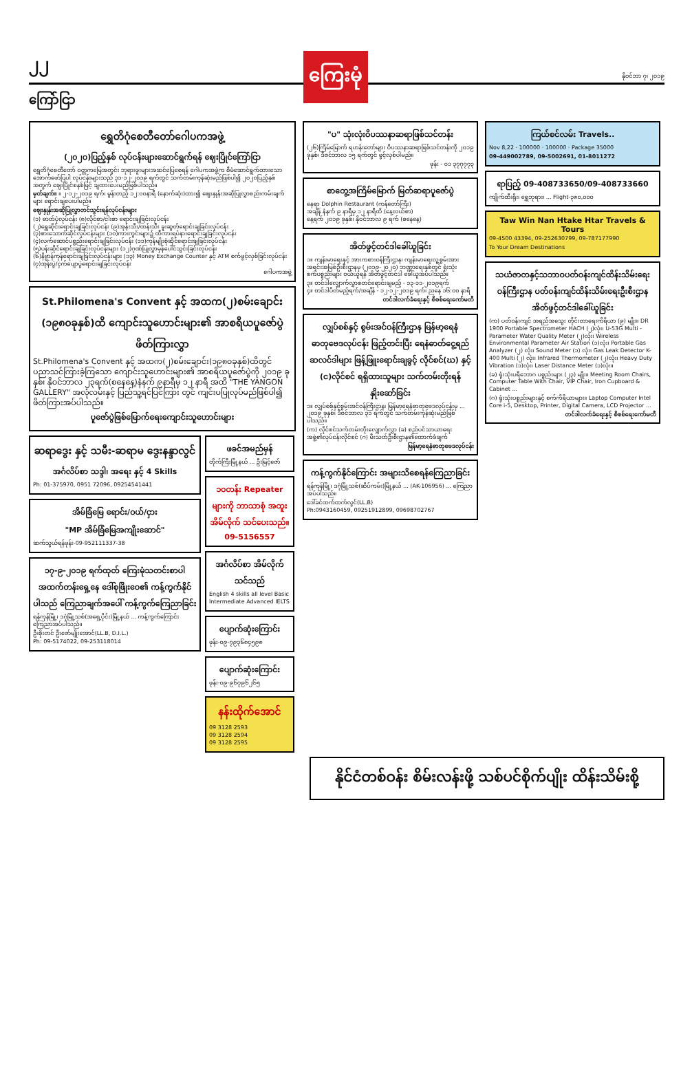၂၂ ကြေးမုံ နိုဝင်ဘာ ၇၊ ၂၀၁၉
ကြော်ငြာ
ရွှေတိဂုံစေတီတော်ဂေါပကအဖွဲ့
(၂၀၂၀)ပြည့်နှစ် လုပ်ငန်းများဆောင်ရွက်ရန် ဈေးပြိုင်ကြော်ငြာ
ရွှေတိဂုံစေတီတော် ဝတ္တကမြေအတွင်း ဘုရားဖူးများအဆင်ပြေစေရန် ဂေါပကအဖွဲ့က စီမံဆောင်ရွက်ထားသော အောက်ဖော်ပြပါ လုပ်ငန်းများသည် ၃၁-၁၂-၂၀၁၉ ရက်တွင် သက်တမ်းကုန်ဆုံးမည်ဖြစ်ပါ၍ ၂၀၂၀ပြည့်နှစ်အတွက် ဈေးပြိုင်စနစ်ဖြင့် ချထားပေးမည်ဖြစ်ပါသည်။
မှတ်ချက်။ ။ ၂-၁၂-၂၀၁၉ ရက်၊ မွန်းတည့် ၁၂:၀၀နာရီ (နောက်ဆုံး)ထား၍ ဈေးနှုန်းအဆိုပြုလွှာစည်းကမ်းချက်များ ရောင်းချပေးပါမည်။
ဈေးနှုန်းအဆိုပြုလွှာတင်သွင်းရန်လုပ်ငန်းများ
(၁) ဓာတ်ပုံလုပ်ငန်း (၈)လိုင်စာ/ငါးစာ ရောင်းချခြင်းလုပ်ငန်း
(၂)ရွှေဆိုင်းရောင်းချခြင်းလုပ်ငန်း (၉)အုန်းသီး/ထန်းသီး ခူးဆွတ်ရောင်းချခြင်းလုပ်ငန်း
(၃)စားသောက်ဆိုင်လုပ်ငန်းများ (၁၀)ကားကွင်းများ၌ ထီကားရပ်နားရောင်းချခြင်းလုပ်ငန်း
(၄)လက်ဆောင်ပစ္စည်းရောင်းချခြင်းလုပ်ငန်း (၁၁)ကုန်မျိုးစုံဆိုင်ရောင်းချခြင်းလုပ်ငန်း
(၅)ပန်းဆိုင်ရောင်းချခြင်းလုပ်ငန်းများ (၁၂)ဂုဏ်ပြုလွှာမှန်ပေါင်သွင်းခြင်းလုပ်ငန်း
(၆)နိဗ္ဗာန်ကုန်ရောင်းချခြင်းလုပ်ငန်းများ (၁၃) Money Exchange Counter နှင့် ATM စက်ဖွင့်လှစ်ခြင်းလုပ်ငန်း
(၇)အုန်းပွဲ/ငှက်ပျောပွဲရောင်းချခြင်းလုပ်ငန်း
ဂေါပကအဖွဲ့
St.Philomena's Convent နှင့် အထက(၂)စမ်းချောင်း (၁၉၈၀ခုနှစ်)ထိ ကျောင်းသူဟောင်းများ၏ အာစရိယပူဇော်ပွဲ ဖိတ်ကြားလွှာ
St.Philomena's Convent နှင့် အထက(၂)စမ်းချောင်း(၁၉၈၀ခုနှစ်)ထိတွင် ပညာသင်ကြားခဲ့ကြသော ကျောင်းသူဟောင်းများ၏ အာစရိယပူဇော်ပွဲကို ၂၀၁၉ ခုနှစ်၊ နိုဝင်ဘာလ ၂၃ရက်(စနေနေ့)နံနက် ၉နာရီမှ ၁၂ နာရီ အထိ "THE YANGON GALLERY" အလုံလမ်းနှင့် ပြည်သူ့ရင်ပြင်ကြား တွင် ကျင်းပပြုလုပ်မည်ဖြစ်ပါ၍ ဖိတ်ကြားအပ်ပါသည်။
ပူဇော်ပွဲဖြစ်မြောက်ရေးကျောင်းသူဟောင်းများ
ဆရာဒွေး နှင့် သမီး-ဆရာမ ဒွေးနန္ဒာလွင်
အင်္ဂလိပ်စာ သဒ္ဒါ၊ အရေး နှင့် 4 Skills
Ph: 01-375970, 0951 72096, 09254541441
အိမ်ခြံမြေ ရောင်း/ဝယ်/ငှား
"MP အိမ်ခြံမြေအကျိုးဆောင်"
ဆက်သွယ်ရန်ဖုန်း-09-952111337-38
၁၇-၉-၂၀၁၉ ရက်ထုတ် ကြေးမုံသတင်းစာပါ အထက်တန်းရှေ့နေ ဒေါ်စုဖြိုးဝေ၏ ကန့်ကွက်နိုင်ပါသည် ကြေညာချက်အပေါ် ကန့်ကွက်ကြေညာခြင်း
ရန်ကုန်မြို့၊ ဒဂုံမြို့သစ်(အရှေ့ပိုင်း)မြို့နယ် ... ကန့်ကွက်ကြောင်း ကြေညာအပ်ပါသည်။
ဦးစိုးတင် ဦးဇော်မျိုးအောင်(LL.B, D.I.L.)
Ph: 09-5174022, 09-253118014
ဖခင်အမည်မှန်
တိုက်ကြီးမြို့နယ် ... ဦးမြင့်ဇော်
၁၀တန်း Repeater များကို ဘာသာစုံ အထူးအိမ်လိုက် သင်ပေးသည်။
09-5156557
အင်္ဂလိပ်စာ အိမ်လိုက်သင်သည်
English 4 skills all level Basic Intermediate Advanced IELTS
ပျောက်ဆုံးကြောင်း
ဖုန်း-၀၉-၇၉၃၆၈၄၅၉၈
ပျောက်ဆုံးကြောင်း
ဖုန်း-၀၉-၉၆၇၉၆၂၆၅
နန်းထိုက်အောင်
09 3128 2593
09 3128 2594
09 3128 2595
"ပ" သုံးလုံးဝိပဿနာဆရာဖြစ်သင်တန်း
(၂၆)ကြိမ်မြောက် ရဟန်းတော်များ ဝိပဿနာဆရာဖြစ်သင်တန်းကို ၂၀၁၉ ခုနှစ်၊ ဒီဇင်ဘာလ ၁၅ ရက်တွင် ဖွင့်လှစ်ပါမည်။
ဖုန်း - ၀၁ ၃၇၇၇၇၃
စာတွေ့အကြိမ်မြောက် မြတ်ဆရာပူဇော်ပွဲ
နေရာ Dolphin Restaurant (ကန်တော်ကြီး)
အချိန် နံနက် ၉ နာရီမှ ၁၂ နာရီထိ (နေ့လယ်စာ)
နေ့ရက် ၂၀၁၉ ခုနှစ်၊ နိုဝင်ဘာလ ၉ ရက် (စနေနေ့)
အိတ်ဖွင့်တင်ဒါခေါ်ယူခြင်း
၁။ ကျန်းမာရေးနှင့် အားကစားဝန်ကြီးဌာန၊ ကျန်းမာရေးလူ့စွမ်းအားအရင်းအမြစ်ဦးစီးဌာနမှ (၂၀၁၉-၂၀၂၀) ဘဏ္ဍာရေးနှစ်တွင် ရုံးသုံးစက်ပစ္စည်းများ ဝယ်ယူရန် အိတ်ဖွင့်တင်ဒါ ခေါ်ယူအပ်ပါသည်။
၃။ တင်ဒါလျှောက်လွှာစတင်ရောင်းချမည့် - ၁၃-၁၁-၂၀၁၉ရက်
၄။ တင်ဒါပိတ်မည့်ရက်/အချိန် - ၁၂-၁၂-၂၀၁၉ ရက်၊ ညနေ ၁၆:၀၀ နာရီ
တင်ဒါလက်ခံရေးနှင့် စိစစ်ရေးကော်မတီ
လျှပ်စစ်နှင့် စွမ်းအင်ဝန်ကြီးဌာန မြန်မာ့ရေနံဓာတုဗေဒလုပ်ငန်း ဖြည့်တင်းပြီး ရေနံဓာတ်ငွေ့ရည်ဆလင်ဒါများ ဖြန့်ဖြူးရောင်းချခွင့် လိုင်စင်(ဃ) နှင့် (င)လိုင်စင် ရရှိထားသူများ သက်တမ်းတိုးရန် နှိုးဆော်ခြင်း
၁။ လျှပ်စစ်နှင့်စွမ်းအင်ဝန်ကြီးဌာန၊ မြန်မာ့ရေနံဓာတုဗေဒလုပ်ငန်းမှ ... ၂၀၁၉ ခုနှစ်၊ ဒီဇင်ဘာလ ၃၁ ရက်တွင် သက်တမ်းကုန်ဆုံးမည်ဖြစ်ပါသည်။
(က) လိုင်စင်သက်တမ်းတိုးလျှောက်လွှာ (ခ) စည်ပင်သာယာရေးအဖွဲ့၏လုပ်ငန်းလိုင်စင် (ဂ) မီးသတ်ဦးစီးဌာန၏ထောက်ခံချက်
မြန်မာ့ရေနံဓာတုဗေဒလုပ်ငန်း
ကန့်ကွက်နိုင်ကြောင်း အများသိစေရန်ကြေညာခြင်း
ရန်ကုန်မြို့၊ ဒဂုံမြို့သစ်(ဆိပ်ကမ်း)မြို့နယ် ... (AK-106956) ... ကြေညာအပ်ပါသည်။
ဒေါ်ခင်ထက်ထက်လွင်(LL.B)
Ph:0943160459, 09251912899, 09698702767
ကြယ်စင်လမ်း Travels..
Nov 8,22 · 100000 · 100000 · Package 35000
09-449002789, 09-5002691, 01-8011272
ရာပြည့် 09-408733650/09-408733660
ကျိုက်ထီးရိုး၊ ရွှေဘုရား၊ ... Flight-၃၈၀,၀၀၀
Taw Win Nan Htake Htar Travels & Tours
09-4500 43394, 09-252630799, 09-787177990
To Your Dream Destinations
သယံဇာတနှင့်သဘာဝပတ်ဝန်းကျင်ထိန်းသိမ်းရေးဝန်ကြီးဌာန ပတ်ဝန်းကျင်ထိန်းသိမ်းရေးဦးစီးဌာန အိတ်ဖွင့်တင်ဒါခေါ်ယူခြင်း
(က) ပတ်ဝန်းကျင် အရည်အသွေး တိုင်းတာရေးကိရိယာ (၉) မျိုး။ DR 1900 Portable Spectrometer HACH (၂)လုံး၊ U-53G Multi - Parameter Water Quality Meter (၂)လုံး၊ Wireless Environmental Parameter Air Station (၁)လုံး၊ Portable Gas Analyzer (၂) လုံး၊ Sound Meter (၁) လုံး၊ Gas Leak Detector K-400 Multi (၂) လုံး၊ Infrared Thermometer (၂)လုံး၊ Heavy Duty Vibration (၁)လုံး၊ Laser Distance Meter (၁)လုံး။
(ခ) ရုံးသုံးပရိဘောဂ ပစ္စည်းများ (၂၃) မျိုး။ Meeting Room Chairs, Computer Table With Chair, VIP Chair, Iron Cupboard & Cabinet ...
(ဂ) ရုံးသုံးပစ္စည်းများနှင့် စက်ကိရိယာများ။ Laptop Computer Intel Core i-5, Desktop, Printer, Digital Camera, LCD Projector ...
တင်ဒါလက်ခံရေးနှင့် စိစစ်ရေးကော်မတီ
နိုင်ငံတစ်ဝန်း စိမ်းလန်းဖို့ သစ်ပင်စိုက်ပျိုး ထိန်းသိမ်းစို့